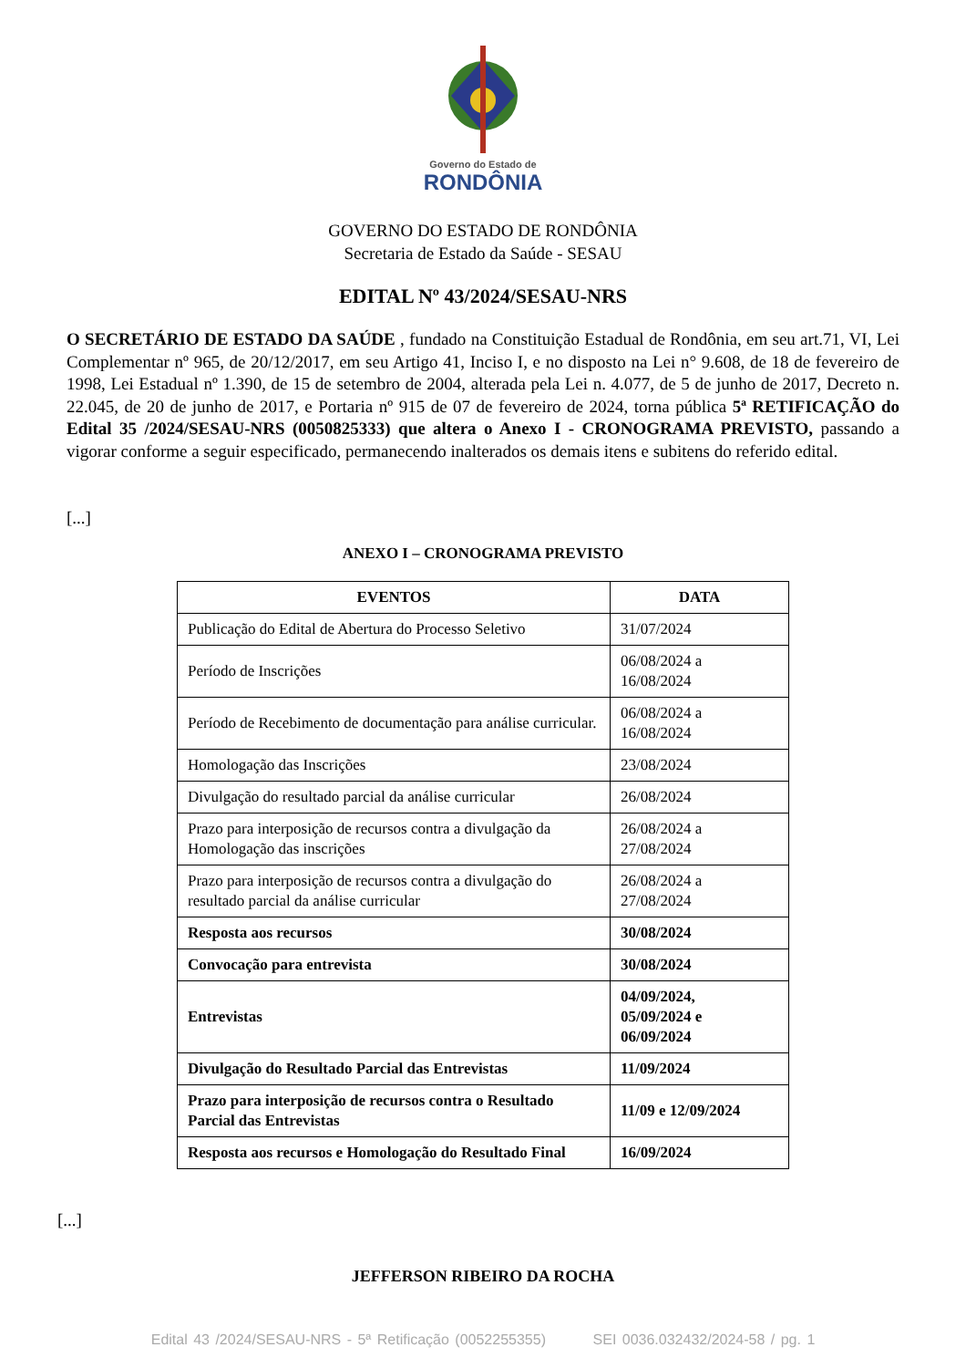Governo do Estado de
RONDÔNIA
GOVERNO DO ESTADO DE RONDÔNIA
Secretaria de Estado da Saúde - SESAU
EDITAL Nº 43/2024/SESAU-NRS
O SECRETÁRIO DE ESTADO DA SAÚDE , fundado na Constituição Estadual de Rondônia, em seu art.71, VI, Lei Complementar nº 965, de 20/12/2017, em seu Artigo 41, Inciso I, e no disposto na Lei n° 9.608, de 18 de fevereiro de 1998, Lei Estadual nº 1.390, de 15 de setembro de 2004, alterada pela Lei n. 4.077, de 5 de junho de 2017, Decreto n. 22.045, de 20 de junho de 2017, e Portaria nº 915 de 07 de fevereiro de 2024, torna pública 5ª RETIFICAÇÃO do Edital 35 /2024/SESAU-NRS (0050825333) que altera o Anexo I - CRONOGRAMA PREVISTO, passando a vigorar conforme a seguir especificado, permanecendo inalterados os demais itens e subitens do referido edital.
[...]
ANEXO I – CRONOGRAMA PREVISTO
| EVENTOS | DATA |
| --- | --- |
| Publicação do Edital de Abertura do Processo Seletivo | 31/07/2024 |
| Período de Inscrições | 06/08/2024 a 16/08/2024 |
| Período de Recebimento de documentação para análise curricular. | 06/08/2024 a 16/08/2024 |
| Homologação das Inscrições | 23/08/2024 |
| Divulgação do resultado parcial da análise curricular | 26/08/2024 |
| Prazo para interposição de recursos contra a divulgação da Homologação das inscrições | 26/08/2024 a 27/08/2024 |
| Prazo para interposição de recursos contra a divulgação do resultado parcial da análise curricular | 26/08/2024 a 27/08/2024 |
| Resposta aos recursos | 30/08/2024 |
| Convocação para entrevista | 30/08/2024 |
| Entrevistas | 04/09/2024, 05/09/2024 e 06/09/2024 |
| Divulgação do Resultado Parcial das Entrevistas | 11/09/2024 |
| Prazo para interposição de recursos contra o Resultado Parcial das Entrevistas | 11/09 e 12/09/2024 |
| Resposta aos recursos e Homologação do Resultado Final | 16/09/2024 |
[...]
JEFFERSON RIBEIRO DA ROCHA
Edital 43 /2024/SESAU-NRS - 5ª Retificação (0052255355) SEI 0036.032432/2024-58 / pg. 1